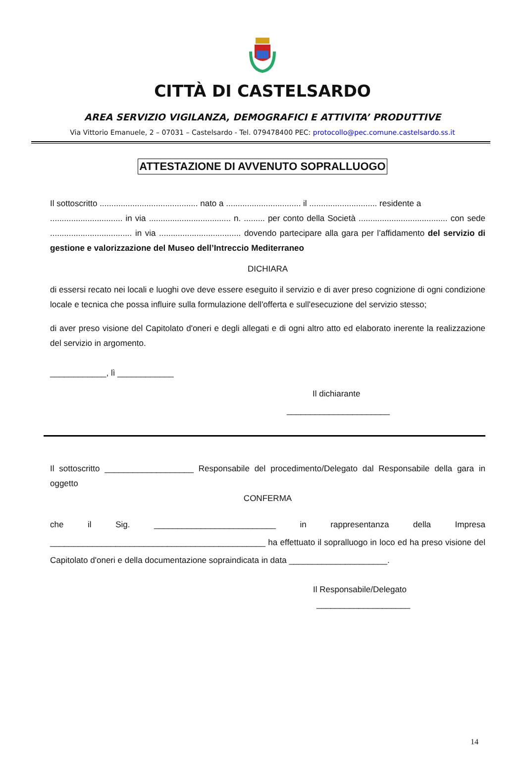CITTÀ DI CASTELSARDO
AREA SERVIZIO VIGILANZA, DEMOGRAFICI E ATTIVITA’ PRODUTTIVE
Via Vittorio Emanuele, 2 – 07031 – Castelsardo - Tel. 079478400 PEC: protocollo@pec.comune.castelsardo.ss.it
ATTESTAZIONE DI AVVENUTO SOPRALLUOGO
Il sottoscritto .......................................... nato a ................................ il ............................. residente a
............................... in via ................................... n. ......... per conto della Società ...................................... con sede ................................... in via ................................... dovendo partecipare alla gara per l’affidamento del servizio di gestione e valorizzazione del Museo dell’Intreccio Mediterraneo
DICHIARA
di essersi recato nei locali e luoghi ove deve essere eseguito il servizio e di aver preso cognizione di ogni condizione locale e tecnica che possa influire sulla formulazione dell'offerta e sull'esecuzione del servizio stesso;
di aver preso visione del Capitolato d'oneri e degli allegati e di ogni altro atto ed elaborato inerente la realizzazione del servizio in argomento.
____________, lì ____________
Il dichiarante
______________________
Il sottoscritto ___________________ Responsabile del procedimento/Delegato dal Responsabile della gara in oggetto
CONFERMA
che il Sig. __________________________ in rappresentanza della Impresa ______________________________________________ ha effettuato il sopralluogo in loco ed ha preso visione del Capitolato d'oneri e della documentazione sopraindicata in data _____________________.
Il Responsabile/Delegato
____________________
14